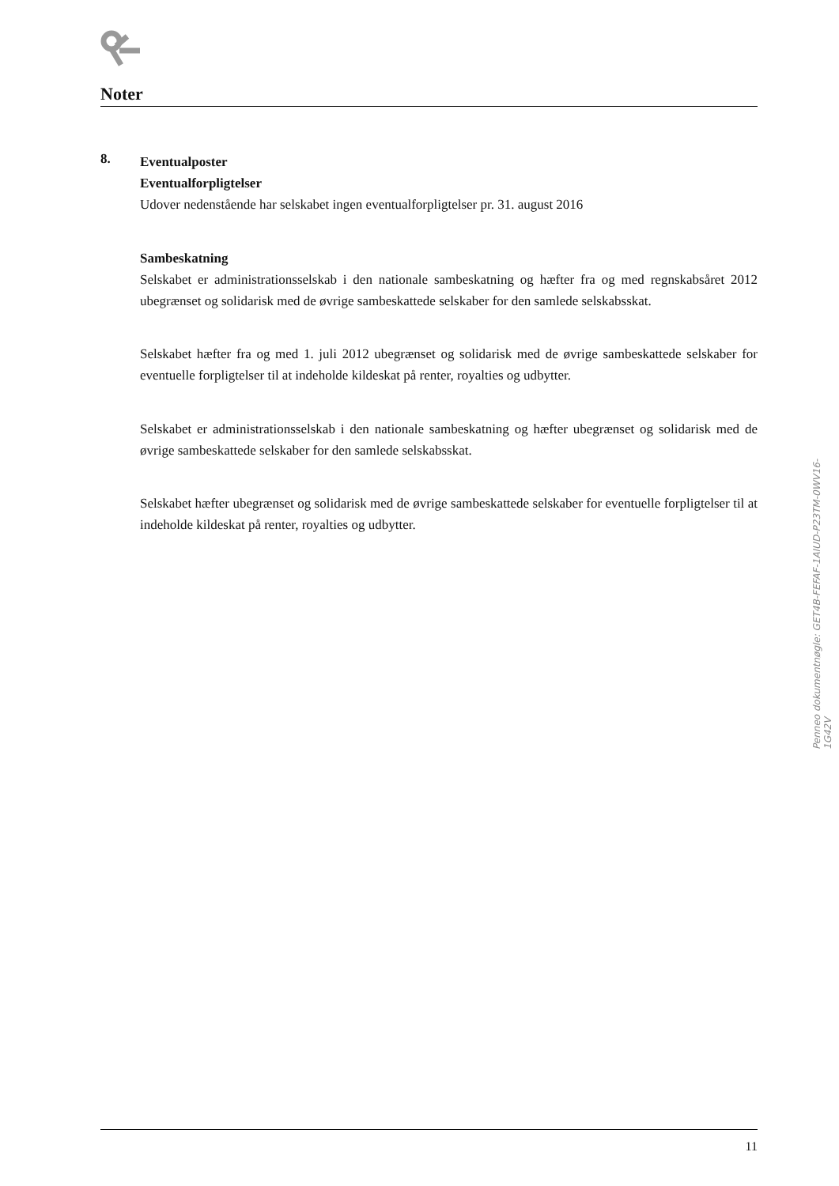Noter
8.
Eventualposter
Eventualforpligtelser
Udover nedenstående har selskabet ingen eventualforpligtelser pr. 31. august 2016
Sambeskatning
Selskabet er administrationsselskab i den nationale sambeskatning og hæfter fra og med regnskabsåret 2012 ubegrænset og solidarisk med de øvrige sambeskattede selskaber for den samlede selskabsskat.
Selskabet hæfter fra og med 1. juli 2012 ubegrænset og solidarisk med de øvrige sambeskattede selskaber for eventuelle forpligtelser til at indeholde kildeskat på renter, royalties og udbytter.
Selskabet er administrationsselskab i den nationale sambeskatning og hæfter ubegrænset og solidarisk med de øvrige sambeskattede selskaber for den samlede selskabsskat.
Selskabet hæfter ubegrænset og solidarisk med de øvrige sambeskattede selskaber for eventuelle forpligtelser til at indeholde kildeskat på renter, royalties og udbytter.
11
Penneo dokumentnøgle: GET4B-FEFAF-1AIUD-P23TM-0WV16-1G42V